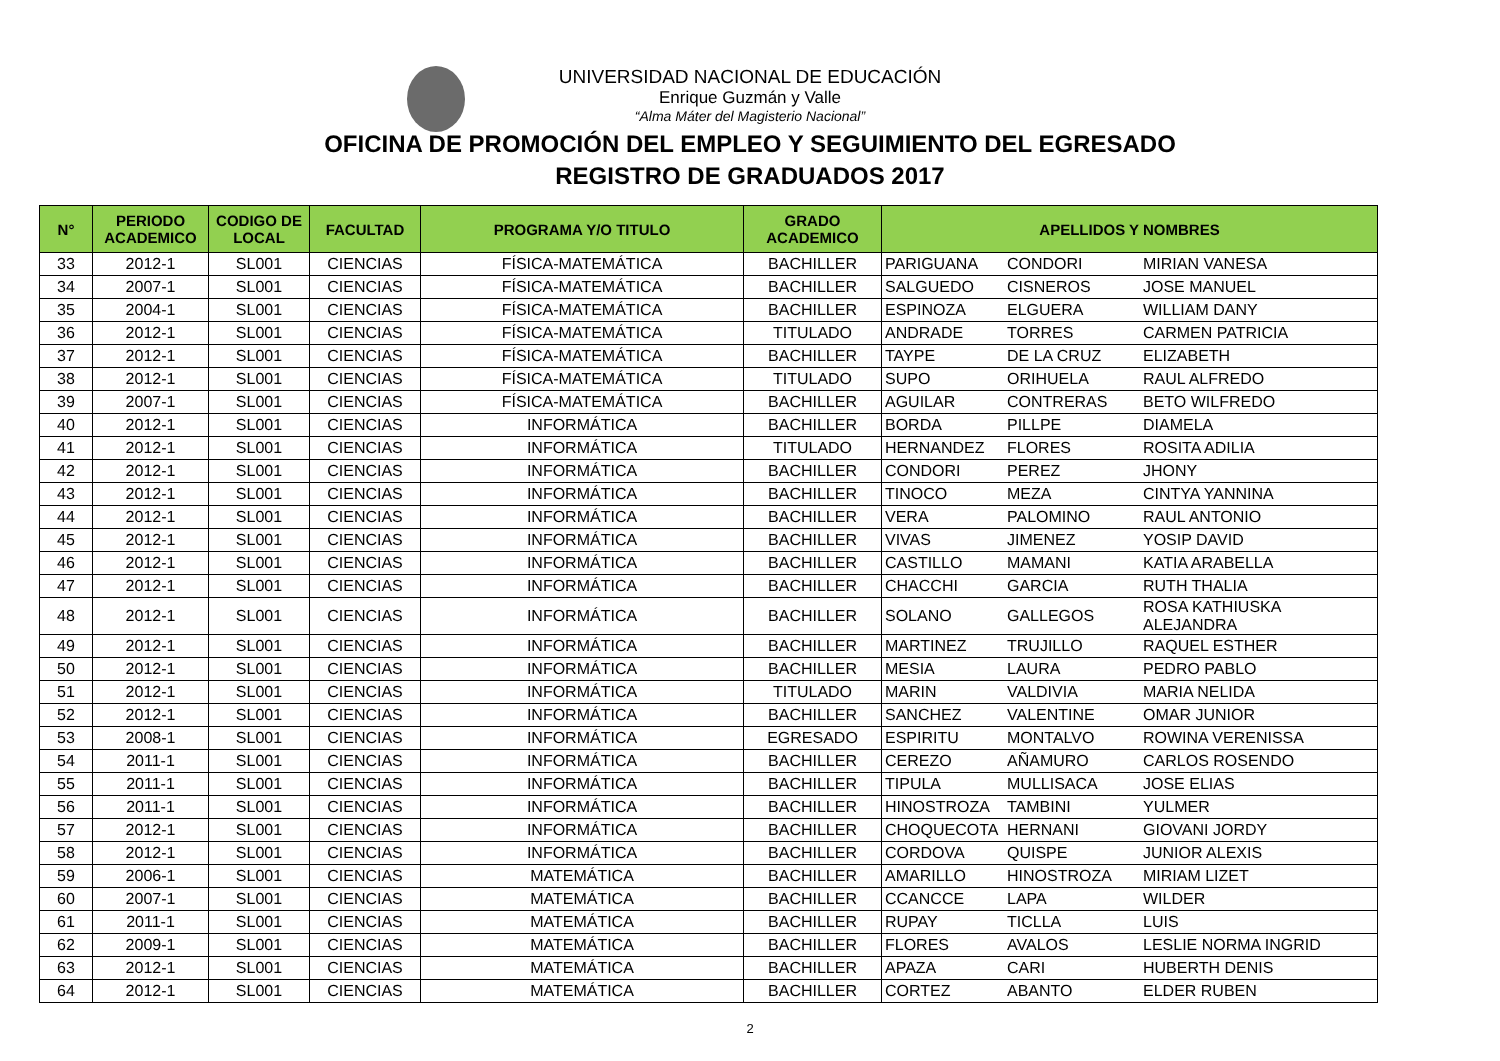UNIVERSIDAD NACIONAL DE EDUCACIÓN
Enrique Guzmán y Valle
“Alma Máter del Magisterio Nacional”
OFICINA DE PROMOCIÓN DEL EMPLEO Y SEGUIMIENTO DEL EGRESADO
REGISTRO DE GRADUADOS 2017
| N° | PERIODO ACADEMICO | CODIGO DE LOCAL | FACULTAD | PROGRAMA Y/O TITULO | GRADO ACADEMICO | APELLIDOS Y NOMBRES | | |
| --- | --- | --- | --- | --- | --- | --- | --- | --- |
| 33 | 2012-1 | SL001 | CIENCIAS | FÍSICA-MATEMÁTICA | BACHILLER | PARIGUANA | CONDORI | MIRIAN VANESA |
| 34 | 2007-1 | SL001 | CIENCIAS | FÍSICA-MATEMÁTICA | BACHILLER | SALGUEDO | CISNEROS | JOSE MANUEL |
| 35 | 2004-1 | SL001 | CIENCIAS | FÍSICA-MATEMÁTICA | BACHILLER | ESPINOZA | ELGUERA | WILLIAM DANY |
| 36 | 2012-1 | SL001 | CIENCIAS | FÍSICA-MATEMÁTICA | TITULADO | ANDRADE | TORRES | CARMEN PATRICIA |
| 37 | 2012-1 | SL001 | CIENCIAS | FÍSICA-MATEMÁTICA | BACHILLER | TAYPE | DE LA CRUZ | ELIZABETH |
| 38 | 2012-1 | SL001 | CIENCIAS | FÍSICA-MATEMÁTICA | TITULADO | SUPO | ORIHUELA | RAUL ALFREDO |
| 39 | 2007-1 | SL001 | CIENCIAS | FÍSICA-MATEMÁTICA | BACHILLER | AGUILAR | CONTRERAS | BETO WILFREDO |
| 40 | 2012-1 | SL001 | CIENCIAS | INFORMÁTICA | BACHILLER | BORDA | PILLPE | DIAMELA |
| 41 | 2012-1 | SL001 | CIENCIAS | INFORMÁTICA | TITULADO | HERNANDEZ | FLORES | ROSITA ADILIA |
| 42 | 2012-1 | SL001 | CIENCIAS | INFORMÁTICA | BACHILLER | CONDORI | PEREZ | JHONY |
| 43 | 2012-1 | SL001 | CIENCIAS | INFORMÁTICA | BACHILLER | TINOCO | MEZA | CINTYA YANNINA |
| 44 | 2012-1 | SL001 | CIENCIAS | INFORMÁTICA | BACHILLER | VERA | PALOMINO | RAUL ANTONIO |
| 45 | 2012-1 | SL001 | CIENCIAS | INFORMÁTICA | BACHILLER | VIVAS | JIMENEZ | YOSIP DAVID |
| 46 | 2012-1 | SL001 | CIENCIAS | INFORMÁTICA | BACHILLER | CASTILLO | MAMANI | KATIA ARABELLA |
| 47 | 2012-1 | SL001 | CIENCIAS | INFORMÁTICA | BACHILLER | CHACCHI | GARCIA | RUTH THALIA |
| 48 | 2012-1 | SL001 | CIENCIAS | INFORMÁTICA | BACHILLER | SOLANO | GALLEGOS | ROSA KATHIUSKA ALEJANDRA |
| 49 | 2012-1 | SL001 | CIENCIAS | INFORMÁTICA | BACHILLER | MARTINEZ | TRUJILLO | RAQUEL ESTHER |
| 50 | 2012-1 | SL001 | CIENCIAS | INFORMÁTICA | BACHILLER | MESIA | LAURA | PEDRO PABLO |
| 51 | 2012-1 | SL001 | CIENCIAS | INFORMÁTICA | TITULADO | MARIN | VALDIVIA | MARIA NELIDA |
| 52 | 2012-1 | SL001 | CIENCIAS | INFORMÁTICA | BACHILLER | SANCHEZ | VALENTINE | OMAR JUNIOR |
| 53 | 2008-1 | SL001 | CIENCIAS | INFORMÁTICA | EGRESADO | ESPIRITU | MONTALVO | ROWINA VERENISSA |
| 54 | 2011-1 | SL001 | CIENCIAS | INFORMÁTICA | BACHILLER | CEREZO | AÑAMURO | CARLOS ROSENDO |
| 55 | 2011-1 | SL001 | CIENCIAS | INFORMÁTICA | BACHILLER | TIPULA | MULLISACA | JOSE ELIAS |
| 56 | 2011-1 | SL001 | CIENCIAS | INFORMÁTICA | BACHILLER | HINOSTROZA | TAMBINI | YULMER |
| 57 | 2012-1 | SL001 | CIENCIAS | INFORMÁTICA | BACHILLER | CHOQUECOTA | HERNANI | GIOVANI JORDY |
| 58 | 2012-1 | SL001 | CIENCIAS | INFORMÁTICA | BACHILLER | CORDOVA | QUISPE | JUNIOR ALEXIS |
| 59 | 2006-1 | SL001 | CIENCIAS | MATEMÁTICA | BACHILLER | AMARILLO | HINOSTROZA | MIRIAM LIZET |
| 60 | 2007-1 | SL001 | CIENCIAS | MATEMÁTICA | BACHILLER | CCANCCE | LAPA | WILDER |
| 61 | 2011-1 | SL001 | CIENCIAS | MATEMÁTICA | BACHILLER | RUPAY | TICLLA | LUIS |
| 62 | 2009-1 | SL001 | CIENCIAS | MATEMÁTICA | BACHILLER | FLORES | AVALOS | LESLIE NORMA INGRID |
| 63 | 2012-1 | SL001 | CIENCIAS | MATEMÁTICA | BACHILLER | APAZA | CARI | HUBERTH DENIS |
| 64 | 2012-1 | SL001 | CIENCIAS | MATEMÁTICA | BACHILLER | CORTEZ | ABANTO | ELDER RUBEN |
2